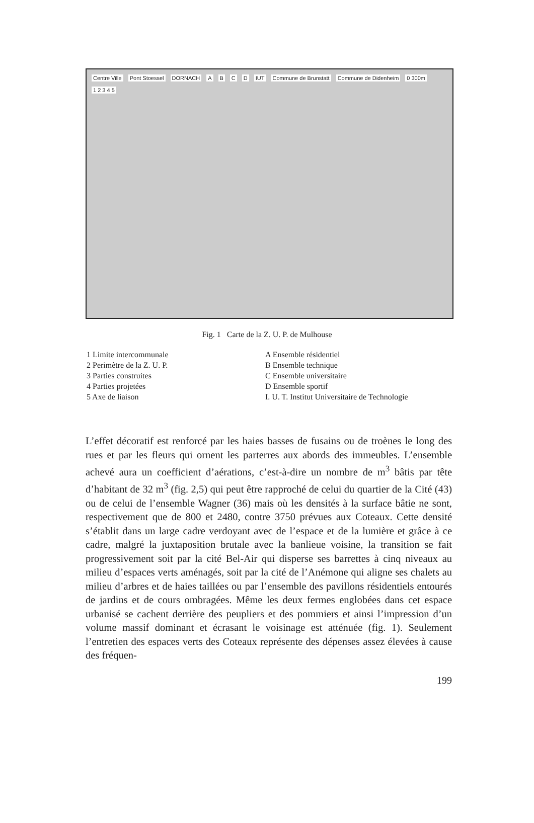Centre Ville Pont Stoessel DORNACH ABCD IUT Commune de Brunstatt Commune de Didenheim 0 300m 1 2 3 4 5
Fig. 1 Carte de la Z. U. P. de Mulhouse
1 Limite intercommunale
2 Perimètre de la Z. U. P.
3 Parties construites
4 Parties projetées
5 Axe de liaison
A Ensemble résidentiel
B Ensemble technique
C Ensemble universitaire
D Ensemble sportif
I. U. T. Institut Universitaire de Technologie
L’effet décoratif est renforcé par les haies basses de fusains ou de troènes le long des rues et par les fleurs qui ornent les parterres aux abords des immeubles. L’ensemble achevé aura un coefficient d’aérations, c’est-à-dire un nombre de m<sup>3</sup> bâtis par tête d’habitant de 32 m<sup>3</sup> (fig. 2,5) qui peut être rapproché de celui du quartier de la Cité (43) ou de celui de l’ensemble Wagner (36) mais où les densités à la surface bâtie ne sont, respectivement que de 800 et 2480, contre 3750 prévues aux Coteaux. Cette densité s’établit dans un large cadre verdoyant avec de l’espace et de la lumière et grâce à ce cadre, malgré la juxtaposition brutale avec la banlieue voisine, la transition se fait progressivement soit par la cité Bel-Air qui disperse ses barrettes à cinq niveaux au milieu d’espaces verts aménagés, soit par la cité de l’Anémone qui aligne ses chalets au milieu d’arbres et de haies taillées ou par l’ensemble des pavillons résidentiels entourés de jardins et de cours ombragées. Même les deux fermes englobées dans cet espace urbanisé se cachent derrière des peupliers et des pommiers et ainsi l’impression d’un volume massif dominant et écrasant le voisinage est atténuée (fig. 1). Seulement l’entretien des espaces verts des Coteaux représente des dépenses assez élevées à cause des fréquen-
199